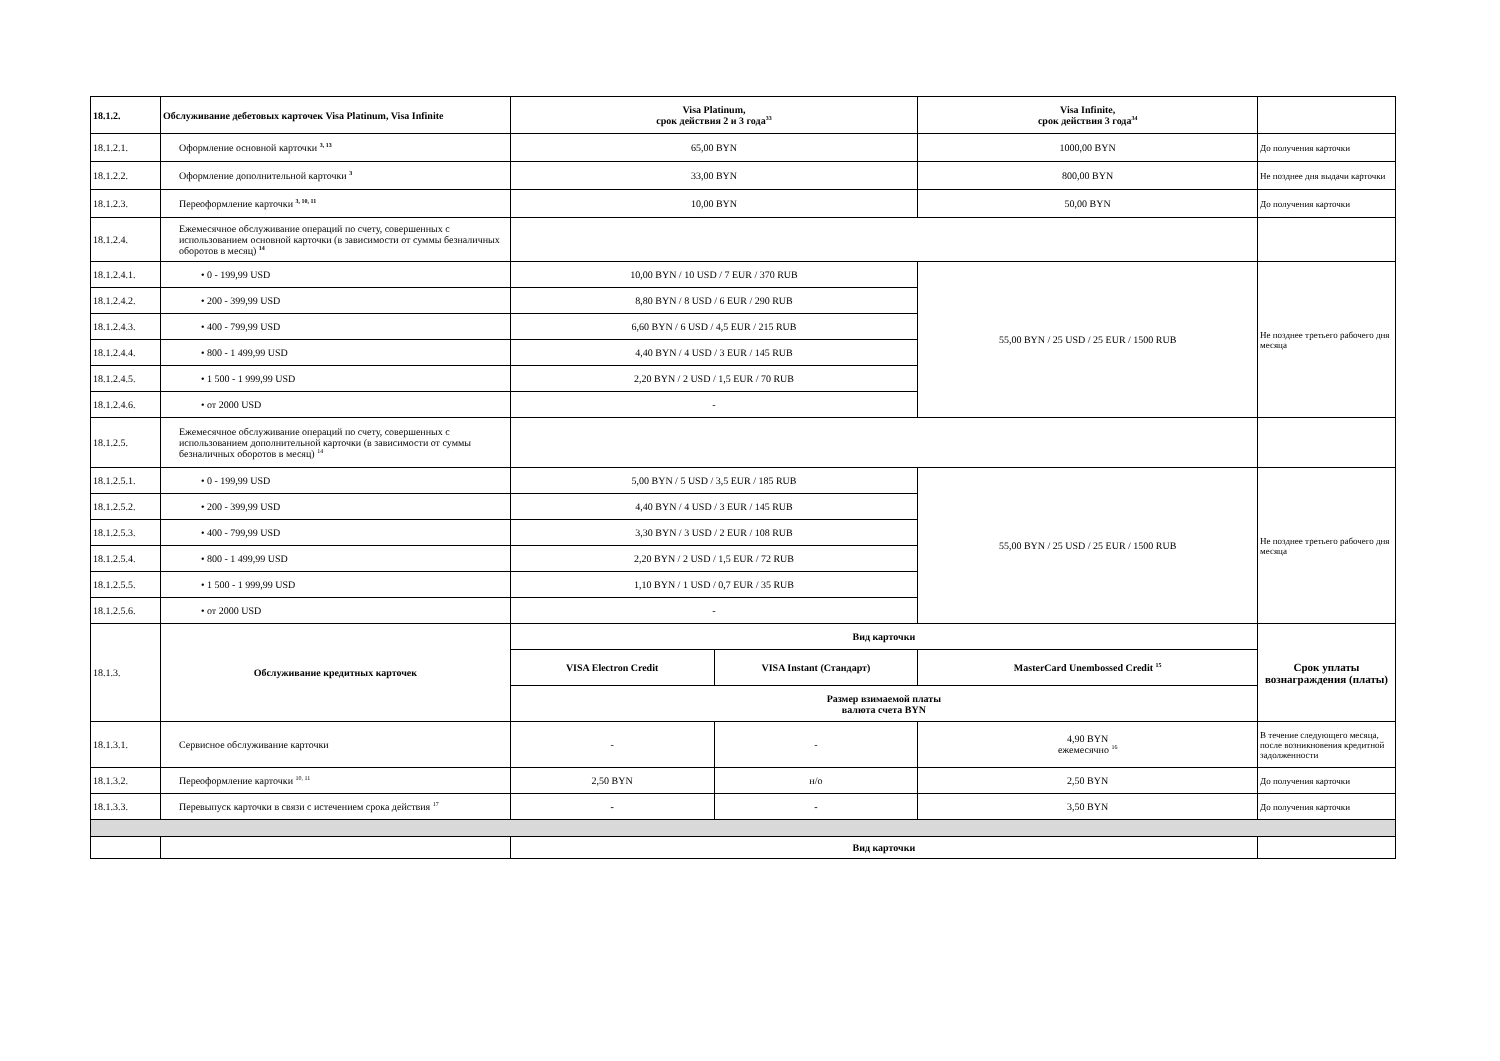| 18.1.2. | Обслуживание дебетовых карточек Visa Platinum, Visa Infinite | Visa Platinum, срок действия 2 и 3 года<sup>33</sup> | | Visa Infinite, срок действия 3 года<sup>34</sup> | |
| 18.1.2.1. | Оформление основной карточки <sup>3, 13</sup> | 65,00 BYN | | 1000,00 BYN | До получения карточки |
| 18.1.2.2. | Оформление дополнительной карточки <sup>3</sup> | 33,00 BYN | | 800,00 BYN | Не позднее дня выдачи карточки |
| 18.1.2.3. | Переоформление карточки <sup>3, 10, 11</sup> | 10,00 BYN | | 50,00 BYN | До получения карточки |
| 18.1.2.4. | Ежемесячное обслуживание операций по счету, совершенных с использованием основной карточки (в зависимости от суммы безналичных оборотов в месяц) <sup>14</sup> | | | | |
| 18.1.2.4.1. | • 0 - 199,99 USD | 10,00 BYN / 10 USD / 7 EUR / 370 RUB | | 55,00 BYN / 25 USD / 25 EUR / 1500 RUB | Не позднее третьего рабочего дня месяца |
| 18.1.2.4.2. | • 200 - 399,99 USD | 8,80 BYN / 8 USD / 6 EUR / 290 RUB | | | |
| 18.1.2.4.3. | • 400 - 799,99 USD | 6,60 BYN / 6 USD / 4,5 EUR / 215 RUB | | | |
| 18.1.2.4.4. | • 800 - 1 499,99 USD | 4,40 BYN / 4 USD / 3 EUR / 145 RUB | | | |
| 18.1.2.4.5. | • 1 500 - 1 999,99 USD | 2,20 BYN / 2 USD / 1,5 EUR / 70 RUB | | | |
| 18.1.2.4.6. | • от 2000 USD | - | | | |
| 18.1.2.5. | Ежемесячное обслуживание операций по счету, совершенных с использованием дополнительной карточки (в зависимости от суммы безналичных оборотов в месяц) <sup>14</sup> | | | | |
| 18.1.2.5.1. | • 0 - 199,99 USD | 5,00 BYN / 5 USD / 3,5 EUR / 185 RUB | | 55,00 BYN / 25 USD / 25 EUR / 1500 RUB | Не позднее третьего рабочего дня месяца |
| 18.1.2.5.2. | • 200 - 399,99 USD | 4,40 BYN / 4 USD / 3 EUR / 145 RUB | | | |
| 18.1.2.5.3. | • 400 - 799,99 USD | 3,30 BYN / 3 USD / 2 EUR / 108 RUB | | | |
| 18.1.2.5.4. | • 800 - 1 499,99 USD | 2,20 BYN / 2 USD / 1,5 EUR / 72 RUB | | | |
| 18.1.2.5.5. | • 1 500 - 1 999,99 USD | 1,10 BYN / 1 USD / 0,7 EUR / 35 RUB | | | |
| 18.1.2.5.6. | • от 2000 USD | - | | | |
| 18.1.3. | Обслуживание кредитных карточек | Вид карточки | | | Срок уплаты вознаграждения (платы) |
| | | VISA Electron Credit | VISA Instant (Стандарт) | MasterCard Unembossed Credit <sup>15</sup> | |
| | | Размер взимаемой платы валюта счета BYN | | | |
| 18.1.3.1. | Сервисное обслуживание карточки | - | - | 4,90 BYN ежемесячно <sup>16</sup> | В течение следующего месяца, после возникновения кредитной задолженности |
| 18.1.3.2. | Переоформление карточки <sup>10, 11</sup> | 2,50 BYN | н/о | 2,50 BYN | До получения карточки |
| 18.1.3.3. | Перевыпуск карточки в связи с истечением срока действия <sup>17</sup> | - | - | 3,50 BYN | До получения карточки |
| | | Вид карточки | | | |